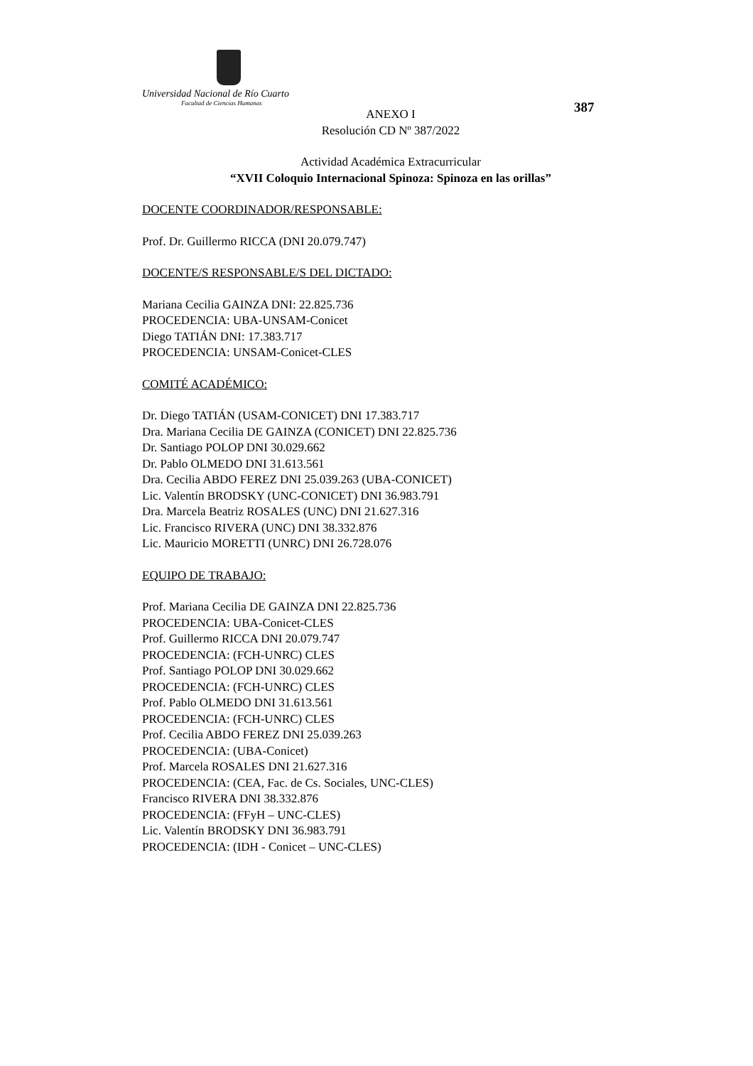Universidad Nacional de Río Cuarto
Facultad de Ciencias Humanas
387
ANEXO I
Resolución CD Nº 387/2022
Actividad Académica Extracurricular
“XVII Coloquio Internacional Spinoza: Spinoza en las orillas”
DOCENTE COORDINADOR/RESPONSABLE:
Prof. Dr. Guillermo RICCA (DNI 20.079.747)
DOCENTE/S RESPONSABLE/S DEL DICTADO:
Mariana Cecilia GAINZA DNI: 22.825.736
PROCEDENCIA: UBA-UNSAM-Conicet
Diego TATIÁN DNI: 17.383.717
PROCEDENCIA: UNSAM-Conicet-CLES
COMITÉ ACADÉMICO:
Dr. Diego TATIÁN (USAM-CONICET) DNI 17.383.717
Dra. Mariana Cecilia DE GAINZA (CONICET) DNI 22.825.736
Dr. Santiago POLOP DNI 30.029.662
Dr. Pablo OLMEDO DNI 31.613.561
Dra. Cecilia ABDO FEREZ DNI 25.039.263 (UBA-CONICET)
Lic. Valentín BRODSKY (UNC-CONICET) DNI 36.983.791
Dra. Marcela Beatriz ROSALES (UNC) DNI 21.627.316
Lic. Francisco RIVERA (UNC) DNI 38.332.876
Lic. Mauricio MORETTI (UNRC) DNI 26.728.076
EQUIPO DE TRABAJO:
Prof. Mariana Cecilia DE GAINZA DNI 22.825.736
PROCEDENCIA: UBA-Conicet-CLES
Prof. Guillermo RICCA DNI 20.079.747
PROCEDENCIA: (FCH-UNRC) CLES
Prof. Santiago POLOP DNI 30.029.662
PROCEDENCIA: (FCH-UNRC) CLES
Prof. Pablo OLMEDO DNI 31.613.561
PROCEDENCIA: (FCH-UNRC) CLES
Prof. Cecilia ABDO FEREZ DNI 25.039.263
PROCEDENCIA: (UBA-Conicet)
Prof. Marcela ROSALES DNI 21.627.316
PROCEDENCIA: (CEA, Fac. de Cs. Sociales, UNC-CLES)
Francisco RIVERA DNI 38.332.876
PROCEDENCIA: (FFyH – UNC-CLES)
Lic. Valentín BRODSKY DNI 36.983.791
PROCEDENCIA: (IDH - Conicet – UNC-CLES)